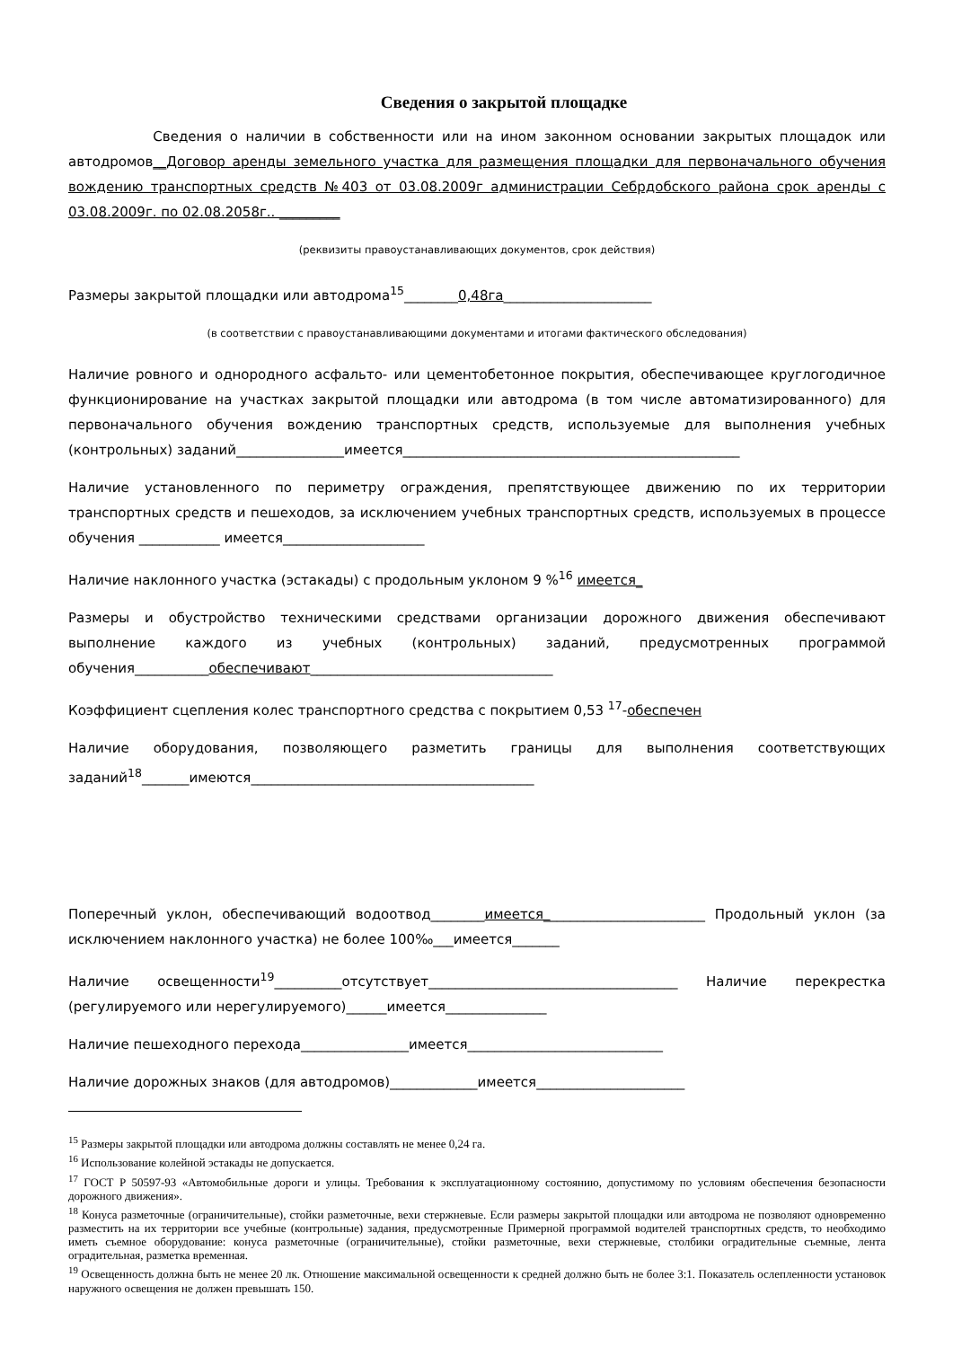Сведения о закрытой площадке
Сведения о наличии в собственности или на ином законном основании закрытых площадок или автодромов__Договор аренды земельного участка для размещения площадки для первоначального обучения вождению транспортных средств №403 от 03.08.2009г администрации Себрдобского района срок аренды с 03.08.2009г. по 02.08.2058г.. _________
(реквизиты правоустанавливающих документов, срок действия)
Размеры закрытой площадки или автодрома<sup>15</sup>________0,48га______________________
(в соответствии с правоустанавливающими документами и итогами фактического обследования)
Наличие ровного и однородного асфальто- или цементобетонное покрытия, обеспечивающее круглогодичное функционирование на участках закрытой площадки или автодрома (в том числе автоматизированного) для первоначального обучения вождению транспортных средств, используемые для выполнения учебных (контрольных) заданий________________имеется__________________________________________________
Наличие установленного по периметру ограждения, препятствующее движению по их территории транспортных средств и пешеходов, за исключением учебных транспортных средств, используемых в процессе обучения ____________ имеется_____________________
Наличие наклонного участка (эстакады) с продольным уклоном 9 %<sup>16</sup> имеется_
Размеры и обустройство техническими средствами организации дорожного движения обеспечивают выполнение каждого из учебных (контрольных) заданий, предусмотренных программой обучения___________обеспечивают____________________________________
Коэффициент сцепления колес транспортного средства с покрытием 0,53 <sup>17</sup>-обеспечен
Наличие оборудования, позволяющего разметить границы для выполнения соответствующих заданий<sup>18</sup>_______имеются__________________________________________
Поперечный уклон, обеспечивающий водоотвод________имеется________________________ Продольный уклон (за исключением наклонного участка) не более 100‰___имеется_______
Наличие освещенности<sup>19</sup>__________отсутствует_____________________________________ Наличие перекрестка (регулируемого или нерегулируемого)______имеется_______________
Наличие пешеходного перехода________________имеется_____________________________
Наличие дорожных знаков (для автодромов)_____________имеется______________________
<sup>15</sup> Размеры закрытой площадки или автодрома должны составлять не менее 0,24 га.
<sup>16</sup> Использование колейной эстакады не допускается.
<sup>17</sup> ГОСТ Р 50597-93 «Автомобильные дороги и улицы. Требования к эксплуатационному состоянию, допустимому по условиям обеспечения безопасности дорожного движения».
<sup>18</sup> Конуса разметочные (ограничительные), стойки разметочные, вехи стержневые. Если размеры закрытой площадки или автодрома не позволяют одновременно разместить на их территории все учебные (контрольные) задания, предусмотренные Примерной программой водителей транспортных средств, то необходимо иметь съемное оборудование: конуса разметочные (ограничительные), стойки разметочные, вехи стержневые, столбики оградительные съемные, лента оградительная, разметка временная.
<sup>19</sup> Освещенность должна быть не менее 20 лк. Отношение максимальной освещенности к средней должно быть не более 3:1. Показатель ослепленности установок наружного освещения не должен превышать 150.